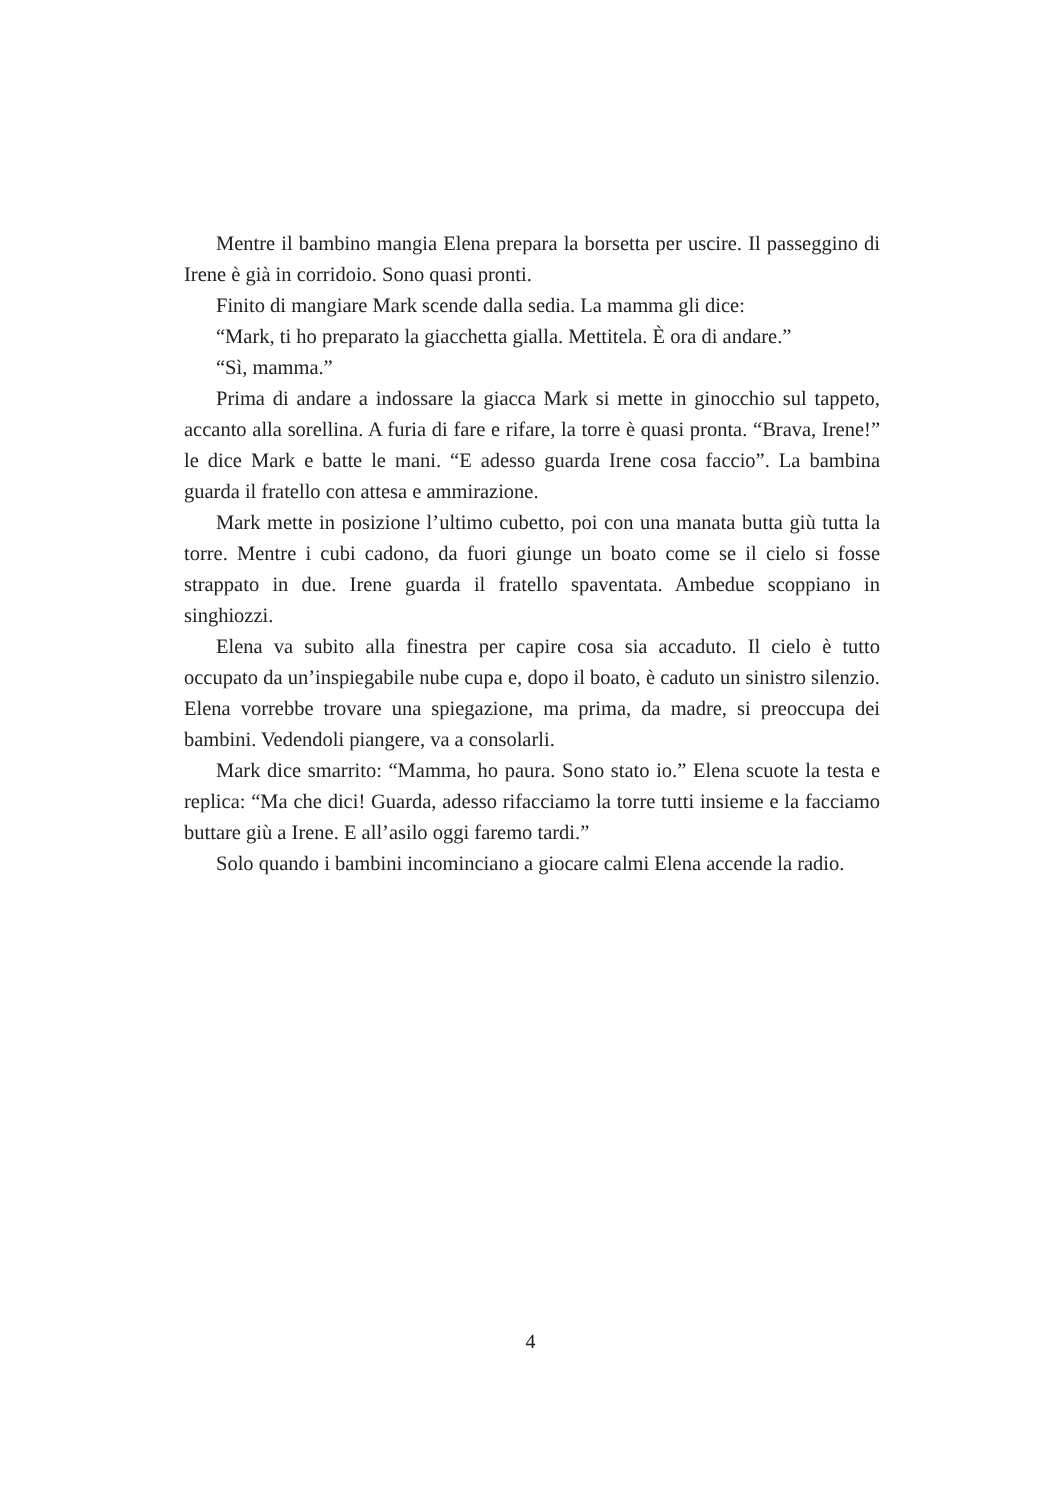Mentre il bambino mangia Elena prepara la borsetta per uscire. Il passeggino di Irene è già in corridoio. Sono quasi pronti.
Finito di mangiare Mark scende dalla sedia. La mamma gli dice:
“Mark, ti ho preparato la giacchetta gialla. Mettitela. È ora di andare.”
“Sì, mamma.”
Prima di andare a indossare la giacca Mark si mette in ginocchio sul tappeto, accanto alla sorellina. A furia di fare e rifare, la torre è quasi pronta. “Brava, Irene!” le dice Mark e batte le mani. “E adesso guarda Irene cosa faccio”. La bambina guarda il fratello con attesa e ammirazione.
Mark mette in posizione l’ultimo cubetto, poi con una manata butta giù tutta la torre. Mentre i cubi cadono, da fuori giunge un boato come se il cielo si fosse strappato in due. Irene guarda il fratello spaventata. Ambedue scoppiano in singhiozzi.
Elena va subito alla finestra per capire cosa sia accaduto. Il cielo è tutto occupato da un’inspiegabile nube cupa e, dopo il boato, è caduto un sinistro silenzio. Elena vorrebbe trovare una spiegazione, ma prima, da madre, si preoccupa dei bambini. Vedendoli piangere, va a consolarli.
Mark dice smarrito: “Mamma, ho paura. Sono stato io.” Elena scuote la testa e replica: “Ma che dici! Guarda, adesso rifacciamo la torre tutti insieme e la facciamo buttare giù a Irene. E all’asilo oggi faremo tardi.”
Solo quando i bambini incominciano a giocare calmi Elena accende la radio.
4